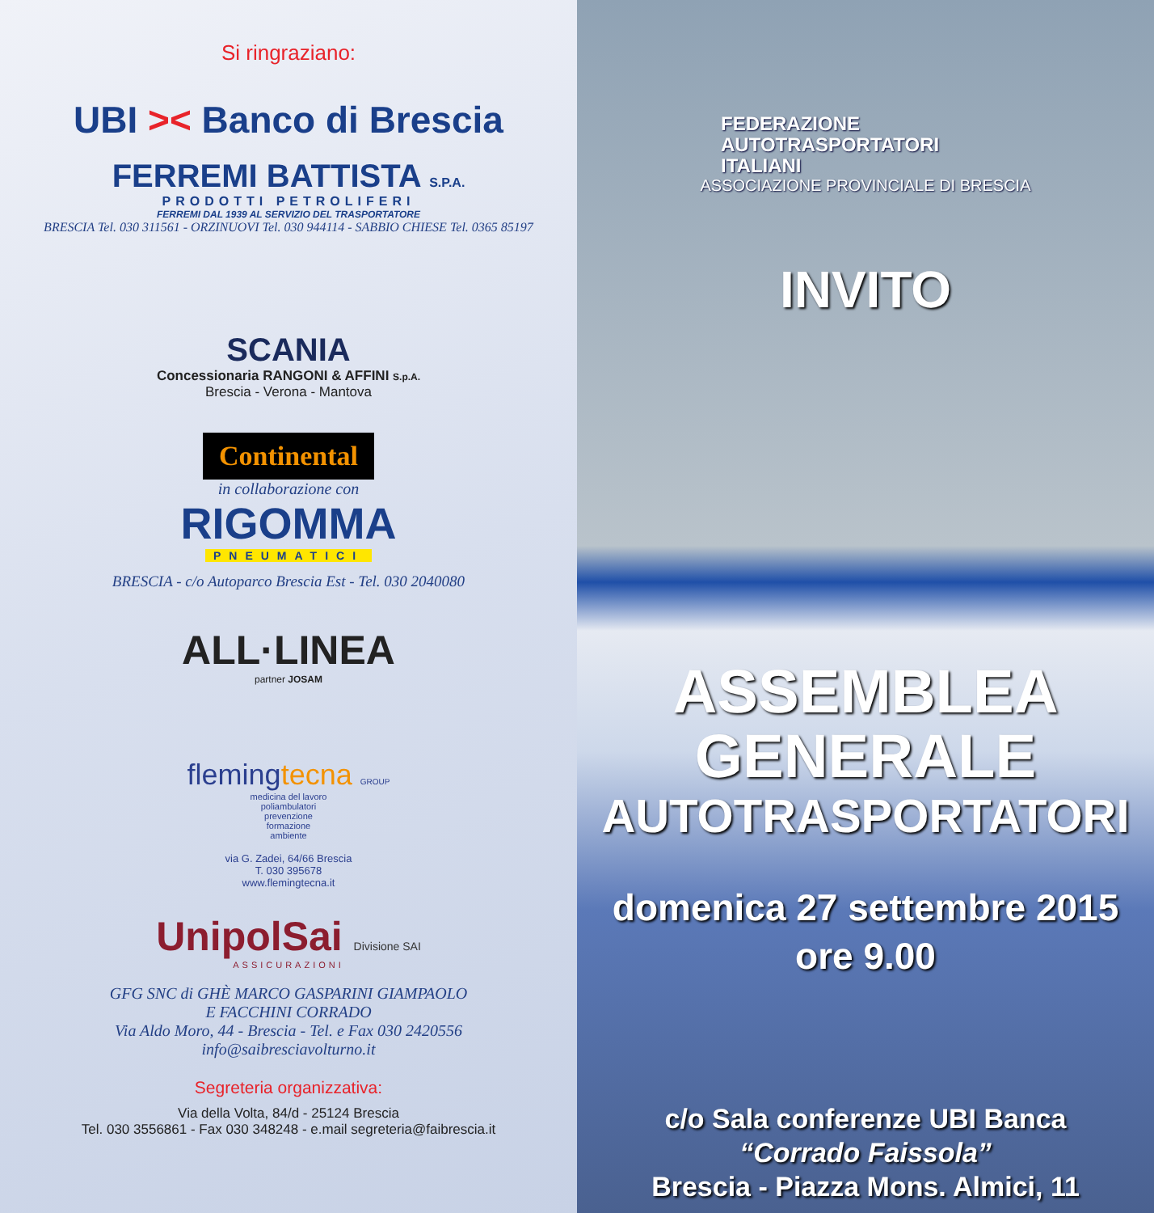Si ringraziano:
UBI >< Banco di Brescia
FERREMI BATTISTA S.P.A.
PRODOTTI PETROLIFERI
FERREMI DAL 1939 AL SERVIZIO DEL TRASPORTATORE
BRESCIA Tel. 030 311561 - ORZINUOVI Tel. 030 944114 - SABBIO CHIESE Tel. 0365 85197
SCANIA
Concessionaria RANGONI & AFFINI S.p.A.
Brescia - Verona - Mantova
Continental
in collaborazione con
RIGOMMA
PNEUMATICI
BRESCIA - c/o Autoparco Brescia Est - Tel. 030 2040080
ALL·LINEA
partner JOSAM
flemingtecna GROUP
medicina del lavoro
poliambulatori
prevenzione
formazione
ambiente
via G. Zadei, 64/66 Brescia
T. 030 395678
www.flemingtecna.it
UnipolSai Divisione SAI
ASSICURAZIONI
GFG SNC di GHÈ MARCO GASPARINI GIAMPAOLO
E FACCHINI CORRADO
Via Aldo Moro, 44 - Brescia - Tel. e Fax 030 2420556
info@saibresciavolturno.it
Segreteria organizzativa:
Via della Volta, 84/d - 25124 Brescia
Tel. 030 3556861 - Fax 030 348248 - e.mail segreteria@faibrescia.it
FEDERAZIONE
AUTOTRASPORTATORI
ITALIANI
ASSOCIAZIONE PROVINCIALE DI BRESCIA
INVITO
ASSEMBLEA
GENERALE
AUTOTRASPORTATORI
domenica 27 settembre 2015
ore 9.00
c/o Sala conferenze UBI Banca
“Corrado Faissola”
Brescia - Piazza Mons. Almici, 11